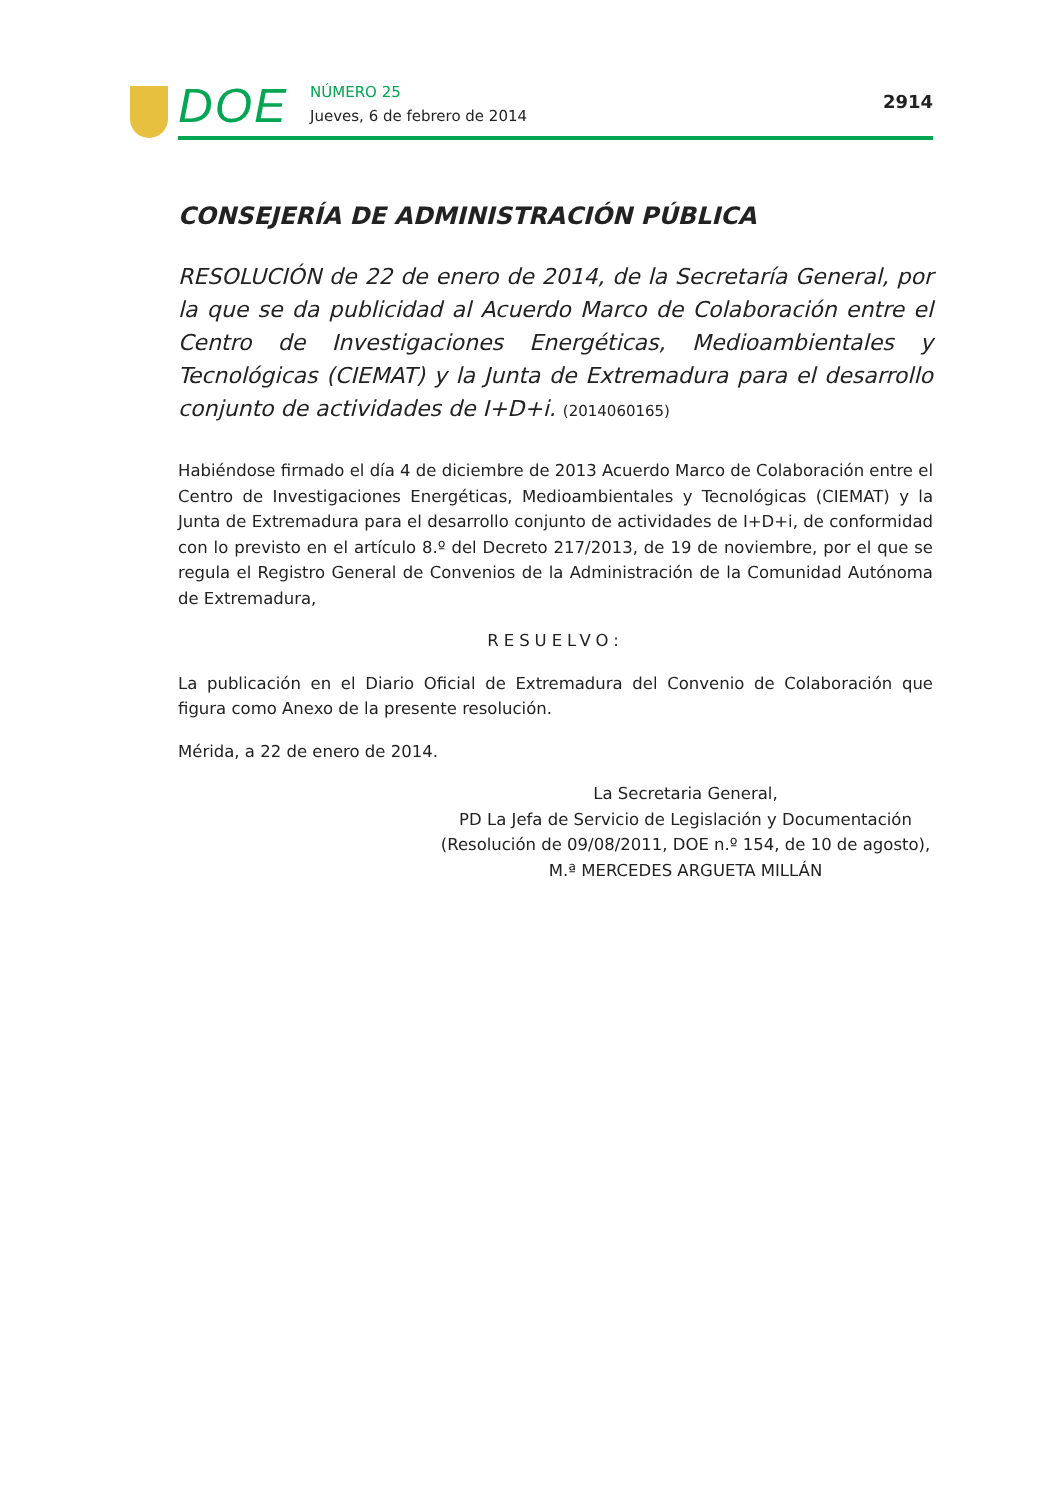DOE
NÚMERO 25
Jueves, 6 de febrero de 2014
2914
CONSEJERÍA DE ADMINISTRACIÓN PÚBLICA
RESOLUCIÓN de 22 de enero de 2014, de la Secretaría General, por la que se da publicidad al Acuerdo Marco de Colaboración entre el Centro de Investigaciones Energéticas, Medioambientales y Tecnológicas (CIEMAT) y la Junta de Extremadura para el desarrollo conjunto de actividades de I+D+i. (2014060165)
Habiéndose firmado el día 4 de diciembre de 2013 Acuerdo Marco de Colaboración entre el Centro de Investigaciones Energéticas, Medioambientales y Tecnológicas (CIEMAT) y la Junta de Extremadura para el desarrollo conjunto de actividades de I+D+i, de conformidad con lo previsto en el artículo 8.º del Decreto 217/2013, de 19 de noviembre, por el que se regula el Registro General de Convenios de la Administración de la Comunidad Autónoma de Extremadura,
RESUELVO:
La publicación en el Diario Oficial de Extremadura del Convenio de Colaboración que figura como Anexo de la presente resolución.
Mérida, a 22 de enero de 2014.
La Secretaria General,
PD La Jefa de Servicio de Legislación y Documentación
(Resolución de 09/08/2011, DOE n.º 154, de 10 de agosto),
M.ª MERCEDES ARGUETA MILLÁN